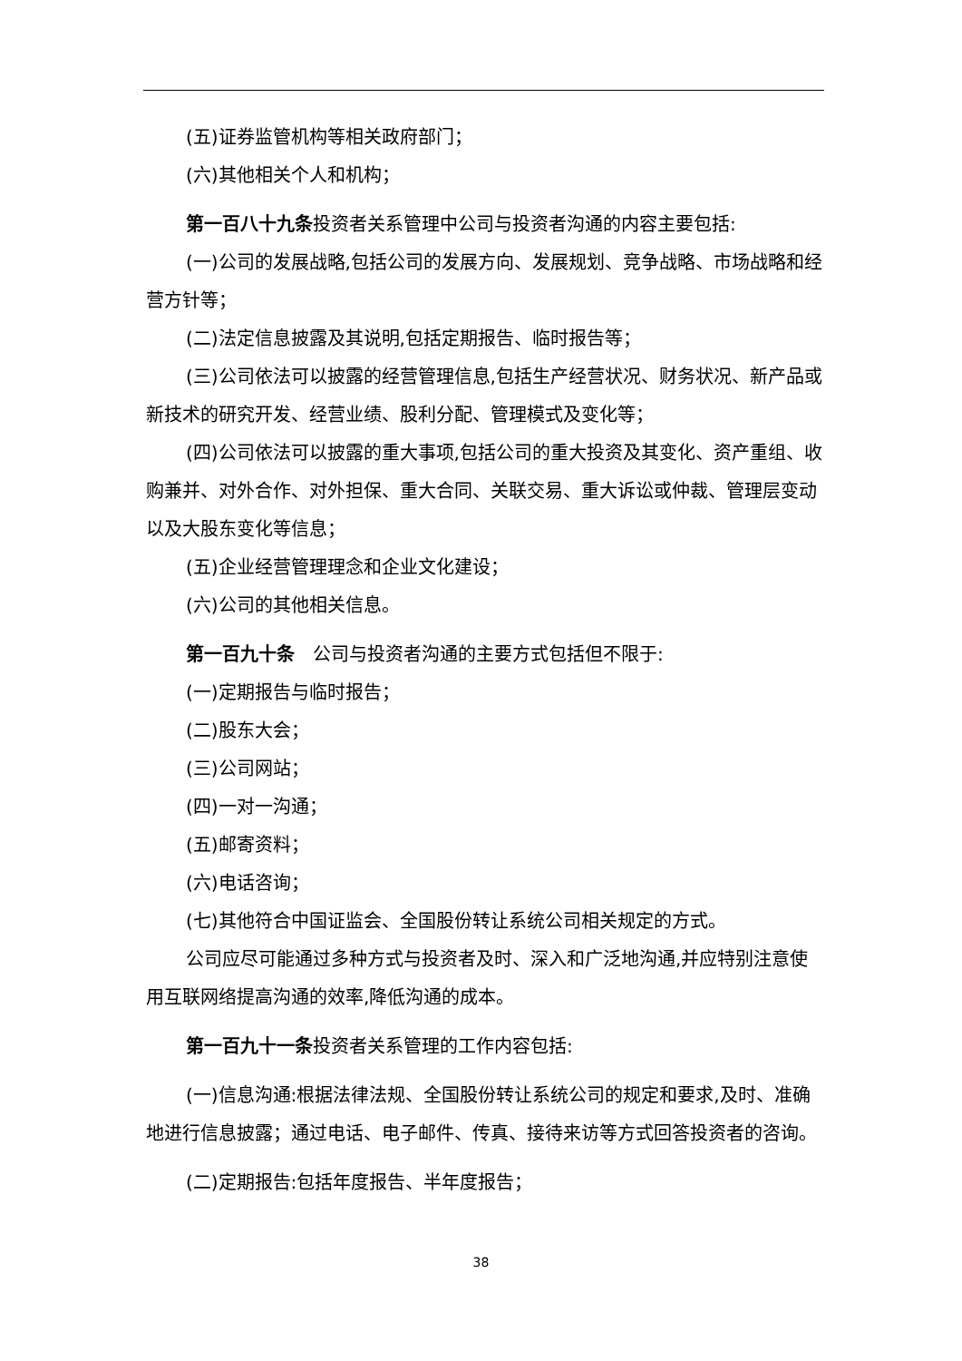(五)证券监管机构等相关政府部门；
(六)其他相关个人和机构；
第一百八十九条投资者关系管理中公司与投资者沟通的内容主要包括:
(一)公司的发展战略,包括公司的发展方向、发展规划、竞争战略、市场战略和经营方针等；
(二)法定信息披露及其说明,包括定期报告、临时报告等；
(三)公司依法可以披露的经营管理信息,包括生产经营状况、财务状况、新产品或新技术的研究开发、经营业绩、股利分配、管理模式及变化等；
(四)公司依法可以披露的重大事项,包括公司的重大投资及其变化、资产重组、收购兼并、对外合作、对外担保、重大合同、关联交易、重大诉讼或仲裁、管理层变动以及大股东变化等信息；
(五)企业经营管理理念和企业文化建设；
(六)公司的其他相关信息。
第一百九十条　公司与投资者沟通的主要方式包括但不限于:
(一)定期报告与临时报告；
(二)股东大会；
(三)公司网站；
(四)一对一沟通；
(五)邮寄资料；
(六)电话咨询；
(七)其他符合中国证监会、全国股份转让系统公司相关规定的方式。
公司应尽可能通过多种方式与投资者及时、深入和广泛地沟通,并应特别注意使用互联网络提高沟通的效率,降低沟通的成本。
第一百九十一条投资者关系管理的工作内容包括:
(一)信息沟通:根据法律法规、全国股份转让系统公司的规定和要求,及时、准确地进行信息披露；通过电话、电子邮件、传真、接待来访等方式回答投资者的咨询。
(二)定期报告:包括年度报告、半年度报告；
38